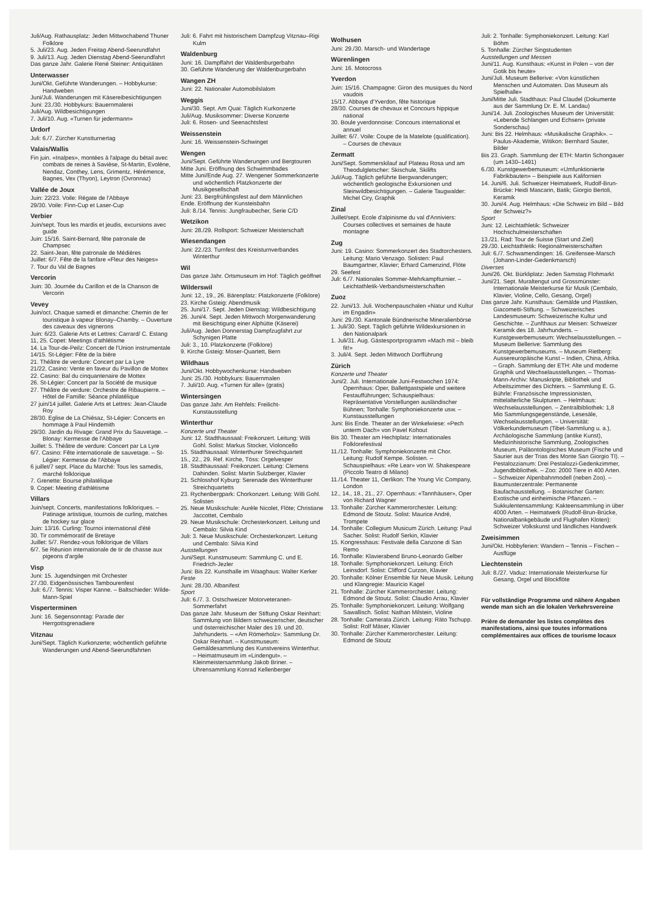Juli/Aug. Rathausplatz: Jeden Mittwochabend Thuner Folklore
5. Juli/23. Aug. Jeden Freitag Abend-Seerundfahrt
9. Juli/13. Aug. Jeden Dienstag Abend-Seerundfahrt
Das ganze Jahr. Galerie René Steiner: Antiquitäten
Unterwasser
Juni/Okt. Geführte Wanderungen. – Hobbykurse: Handweben
Juni/Juli. Wanderungen mit Käsereibesichtigungen
Juni: 23./30. Hobbykurs: Bauernmalerei
Juli/Aug. Wildbesichtigungen
7. Juli/10. Aug. «Turnen für jedermann»
Urdorf
Juli: 6./7. Zürcher Kunstturnertag
Valais/Wallis
Fin juin. «Inalpes», montées à l'alpage du bétail avec combats de reines à Savièse, St-Martin, Evolène, Nendaz, Conthey, Lens, Grimentz, Hérémence, Bagnes, Vex (Thyon), Leytron (Ovronnaz)
Vallée de Joux
Juin: 22/23. Voile: Régate de l'Abbaye
29/30. Voile: Finn-Cup et Laser-Cup
Verbier
Juin/sept. Tous les mardis et jeudis, excursions avec guide
Juin: 15/16. Saint-Bernard, fête patronale de Champsec
22. Saint-Jean, fête patronale de Médières
Juillet: 6/7. Fête de la fanfare «Fleur des Neiges»
7. Tour du Val de Bagnes
Vercorin
Juin: 30. Journée du Carillon et de la Chanson de Vercorin
Vevey
Juin/oct. Chaque samedi et dimanche: Chemin de fer touristique à vapeur Blonay–Chamby. – Ouverture des caveaux des vignerons
Juin: 6/23. Galerie Arts et Lettres: Carrard/ C. Estang
11, 25. Copet: Meetings d'athlétisme
14. La Tour-de-Peilz: Concert de l'Union instrumentale
14/15. St-Légier: Fête de la bière
21. Théâtre de verdure: Concert par La Lyre
21/22. Casino: Vente en faveur du Pavillon de Mottex
22. Casino: Bal du cinquantenaire de Mottex
26. St-Légier: Concert par la Société de musique
27. Théâtre de verdure: Orchestre de Ribaupierre. – Hôtel de Famille: Séance philatélique
27 juin/14 juillet. Galerie Arts et Lettres: Jean-Claude Roy
28/30. Eglise de La Chiésaz, St-Légier: Concerts en hommage à Paul Hindemith
29/30. Jardin du Rivage: Grand Prix du Sauvetage. – Blonay: Kermesse de l'Abbaye
Juillet: 5. Théâtre de verdure: Concert par La Lyre
6/7. Casino: Fête internationale de sauvetage. – St-Légier: Kermesse de l'Abbaye
6 juillet/7 sept. Place du Marché: Tous les samedis, marché folklorique
7. Grenette: Bourse philatélique
9. Copet: Meeting d'athlétisme
Villars
Juin/sept. Concerts, manifestations folkloriques. – Patinage artistique, tournois de curling, matches de hockey sur glace
Juin: 13/16. Curling: Tournoi international d'été
30. Tir commémoratif de Bretaye
Juillet: 5/7. Rendez-vous folklorique de Villars
6/7. 5e Réunion internationale de tir de chasse aux pigeons d'argile
Visp
Juni: 15. Jugendsingen mit Orchester
27./30. Eidgenössisches Tambourenfest
Juli: 6./7. Tennis: Visper Kanne. – Baltschieder: Wilde-Mann-Spiel
Visperterminen
Juni: 16. Segensonntag: Parade der Herrgottsgrenadiere
Vitznau
Juni/Sept. Täglich Kurkonzerte; wöchentlich geführte Wanderungen und Abend-Seerundfahrten
Juli: 6. Fahrt mit historischem Dampfzug Vitznau–Rigi Kulm
Waldenburg
Juni: 16. Dampffahrt der Waldenburgerbahn
30. Geführte Wanderung der Waldenburgerbahn
Wangen ZH
Juni: 22. Nationaler Automobilslalom
Weggis
Juni/30. Sept. Am Quai: Täglich Kurkonzerte
Juli/Aug. Musiksommer: Diverse Konzerte
Juli: 6. Rosen- und Seenachtsfest
Weissenstein
Juni: 16. Weissenstein-Schwinget
Wengen
Juni/Sept. Geführte Wanderungen und Bergtouren
Mitte Juni. Eröffnung des Schwimmbades
Mitte Juni/Ende Aug. 27. Wengener Sommerkonzerte und wöchentlich Platzkonzerte der Musikgesellschaft
Juni: 23. Bergfrühlingsfest auf dem Männlichen
Ende. Eröffnung der Kunsteisbahn
Juli: 8./14. Tennis: Jungfraubecher, Serie C/D
Wetzikon
Juni: 28./29. Rollsport: Schweizer Meisterschaft
Wiesendangen
Juni: 22./23. Turnfest des Kreisturnverbandes Winterthur
Wil
Das ganze Jahr. Ortsmuseum im Hof: Täglich geöffnet
Wilderswil
Juni: 12., 19., 26. Bärenplatz: Platzkonzerte (Folklore)
23. Kirche Gsteig: Abendmusik
25. Juni/17. Sept. Jeden Dienstag: Wildbesichtigung
26. Juni/4. Sept. Jeden Mittwoch Morgenwanderung mit Besichtigung einer Alphütte (Käserei)
Juli/Aug. Jeden Donnerstag Dampfzugfahrt zur Schynigen Platte
Juli: 3., 10. Platzkonzerte (Folklore)
9. Kirche Gsteig: Moser-Quartett, Bern
Wildhaus
Juni/Okt. Hobbywochenkurse: Handweben
Juni: 25./30. Hobbykurs: Bauernmalen
7. Juli/10. Aug. «Turnen für alle» (gratis)
Wintersingen
Das ganze Jahr. Am Rehfels: Freilicht-Kunstausstellung
Winterthur
Konzerte und Theater
Juni: 12. Stadthaussaal: Freikonzert. Leitung: Willi Gohl. Solist: Markus Stocker, Violoncello
15. Stadthaussaal: Winterthurer Streichquartett
15., 22., 29. Ref. Kirche, Töss: Orgelvesper
18. Stadthaussaal: Freikonzert. Leitung: Clemens Dahinden. Solist: Martin Sulzberger, Klavier
21. Schlosshof Kyburg: Serenade des Winterthurer Streichquartetts
23. Rychenbergpark: Chorkonzert. Leitung: Willi Gohl. Solisten
25. Neue Musikschule: Aurèle Nicolet, Flöte; Christiane Jaccottet, Cembalo
29. Neue Musikschule: Orchesterkonzert. Leitung und Cembalo: Silvia Kind
Juli: 3. Neue Musikschule: Orchesterkonzert. Leitung und Cembalo: Silvia Kind
Ausstellungen
Juni/Sept. Kunstmuseum: Sammlung C. und E. Friedrich-Jezler
Juni: Bis 22. Kunsthalle im Waaghaus: Walter Kerker
Feste
Juni: 28./30. Albanifest
Sport
Juli: 6./7. 3. Ostschweizer Motorveteranen-Sommerfahrt
Das ganze Jahr. Museum der Stiftung Oskar Reinhart: Sammlung von Bildern schweizerischer, deutscher und österreichischer Maler des 19. und 20. Jahrhunderts. – «Am Römerholz»: Sammlung Dr. Oskar Reinhart. – Kunstmuseum: Gemäldesammlung des Kunstvereins Winterthur. – Heimatmuseum im «Lindengut». – Kleinmeistersammlung Jakob Briner. – Uhrensammlung Konrad Kellenberger
Wolhusen
Juni: 29./30. Marsch- und Wandertage
Würenlingen
Juni: 16. Motocross
Yverdon
Juin: 15/16. Champagne: Giron des musiques du Nord vaudois
15/17. Abbaye d'Yverdon, fête historique
28/30. Courses de chevaux et Concours hippique national
30. Boule yverdonnoise: Concours international et annuel
Juillet: 6/7. Voile: Coupe de la Matelote (qualification). – Courses de chevaux
Zermatt
Juni/Sept. Sommerskilauf auf Plateau Rosa und am Theodulgletscher: Skischule, Skilifts
Juli/Aug. Täglich geführte Bergwanderungen; wöchentlich geologische Exkursionen und Steinwildbesichtigungen. – Galerie Taugwalder: Michel Ciry, Graphik
Zinal
Juillet/sept. Ecole d'alpinisme du val d'Anniviers: Courses collectives et semaines de haute montagne
Zug
Juni: 19. Casino: Sommerkonzert des Stadtorchesters. Leitung: Mario Venzago. Solisten: Paul Baumgartner, Klavier; Erhard Camenzind, Flöte
29. Seefest
Juli: 6./7. Nationales Sommer-Mehrkampfturnier. – Leichtathletik-Verbandsmeisterschaften
Zuoz
22. Juni/13. Juli. Wochenpauschalen «Natur und Kultur im Engadin»
Juni: 29./30. Kantonale Bündnerische Mineralienbörse
1. Juli/30. Sept. Täglich geführte Wildexkursionen in den Nationalpark
1. Juli/31. Aug. Gästesportprogramm «Mach mit – bleib fit!»
3. Juli/4. Sept. Jeden Mittwoch Dorfführung
Zürich
Konzerte und Theater
Juni/2. Juli. Internationale Juni-Festwochen 1974: Opernhaus: Oper, Ballettgastspiele und weitere Festaufführungen; Schauspielhaus: Repräsentative Vorstellungen ausländischer Bühnen; Tonhalle: Symphoniekonzerte usw. – Kunstausstellungen
Juni: Bis Ende. Theater an der Winkelwiese: «Pech unterm Dach» von Pavel Kohout
Bis 30. Theater am Hechtplatz: Internationales Folklorefestival
11./12. Tonhalle: Symphoniekonzerte mit Chor. Leitung: Rudolf Kempe. Solisten. – Schauspielhaus: «Re Lear» von W. Shakespeare (Piccolo Teatro di Milano)
11./14. Theater 11, Oerlikon: The Young Vic Company, London
12., 14., 18., 21., 27. Opernhaus: «Tannhäuser», Oper von Richard Wagner
13. Tonhalle: Zürcher Kammerorchester. Leitung: Edmond de Stoutz. Solist: Maurice André, Trompete
14. Tonhalle: Collegium Musicum Zürich. Leitung: Paul Sacher. Solist: Rudolf Serkin, Klavier
15. Kongresshaus: Festivale della Canzone di San Remo
16. Tonhalle: Klavierabend Bruno-Leonardo Gelber
18. Tonhalle: Symphoniekonzert. Leitung: Erich Leinsdorf. Solist: Clifford Curzon, Klavier
20. Tonhalle: Kölner Ensemble für Neue Musik. Leitung und Klangregie: Mauricio Kagel
21. Tonhalle: Zürcher Kammerorchester. Leitung: Edmond de Stoutz. Solist: Claudio Arrau, Klavier
25. Tonhalle: Symphoniekonzert. Leitung: Wolfgang Sawallisch. Solist: Nathan Milstein, Violine
28. Tonhalle: Camerata Zürich. Leitung: Räto Tschupp. Solist: Rolf Mäser, Klavier
30. Tonhalle: Zürcher Kammerorchester. Leitung: Edmond de Stoutz
Juli: 2. Tonhalle: Symphoniekonzert. Leitung: Karl Böhm
5. Tonhalle: Zürcher Singstudenten
Ausstellungen und Messen
Juni/11. Aug. Kunsthaus: «Kunst in Polen – von der Gotik bis heute»
Juni/Juli. Museum Bellerive: «Von künstlichen Menschen und Automaten. Das Museum als Spielhalle»
Juni/Mitte Juli. Stadthaus: Paul Claudel (Dokumente aus der Sammlung Dr. E. M. Landau)
Juni/14. Juli. Zoologisches Museum der Universität: «Lebende Schlangen und Echsen» (private Sonderschau)
Juni: Bis 22. Helmhaus: «Musikalische Graphik». – Paulus-Akademie, Witikon: Bernhard Sauter, Bilder
Bis 23. Graph. Sammlung der ETH: Martin Schongauer (um 1430–1491)
6./30. Kunstgewerbemuseum: «Umfunktionierte Fabrikbauten» – Beispiele aus Kalifornien
14. Juni/6. Juli. Schweizer Heimatwerk, Rudolf-Brun-Brücke: Heidi Mascarin, Batik; Giorgio Bertoli, Keramik
30. Juni/4. Aug. Helmhaus: «Die Schweiz im Bild – Bild der Schweiz?»
Sport
Juni: 12. Leichtathletik: Schweizer Hochschulmeisterschaften
13./21. Rad: Tour de Suisse (Start und Ziel)
29./30. Leichtathletik: Regionalmeisterschaften
Juli: 6./7. Schwamendingen: 16. Greifensee-Marsch (Johann-Linder-Gedenkmarsch)
Diverses
Juni/26. Okt. Bürkliplatz: Jeden Samstag Flohmarkt
Juni/21. Sept. Muraltengut und Grossmünster: Internationale Meisterkurse für Musik (Cembalo, Klavier, Violine, Cello, Gesang, Orgel)
Das ganze Jahr. Kunsthaus: Gemälde und Plastiken, Giacometti-Stiftung. – Schweizerisches Landesmuseum: Schweizerische Kultur und Geschichte. – Zunfthaus zur Meisen: Schweizer Keramik des 18. Jahrhunderts. – Kunstgewerbemuseum: Wechselausstellungen. – Museum Bellerive: Sammlung des Kunstgewerbemuseums. – Museum Rietberg: Aussereuropäische Kunst – Indien, China, Afrika. – Graph. Sammlung der ETH: Alte und moderne Graphik und Wechselausstellungen. – Thomas-Mann-Archiv: Manuskripte, Bibliothek und Arbeitszimmer des Dichters. – Sammlung E. G. Bührle: Französische Impressionisten, mittelalterliche Skulpturen. – Helmhaus: Wechselausstellungen. – Zentralbibliothek: 1,8 Mio Sammlungsgegenstände, Lesesäle, Wechselausstellungen. – Universität: Völkerkundemuseum (Tibet-Sammlung u. a.), Archäologische Sammlung (antike Kunst), Medizinhistorische Sammlung, Zoologisches Museum, Paläontologisches Museum (Fische und Saurier aus der Trias des Monte San Giorgio TI). – Pestalozzianum: Drei Pestalozzi-Gedenkzimmer, Jugendbibliothek. – Zoo: 2000 Tiere in 400 Arten. – Schweizer Alpenbahnmodell (neben Zoo). – Baumusterzentrale: Permanente Baufachausstellung. – Botanischer Garten: Exotische und einheimische Pflanzen. – Sukkulentensammlung: Kakteensammlung in über 4000 Arten. – Heimatwerk (Rudolf-Brun-Brücke, Nationalbankgebäude und Flughafen Kloten): Schweizer Volkskunst und ländliches Handwerk
Zweisimmen
Juni/Okt. Hobbyferien: Wandern – Tennis – Fischen – Ausflüge
Liechtenstein
Juli: 8./27. Vaduz: Internationale Meisterkurse für Gesang, Orgel und Blockflöte
Für vollständige Programme und nähere Angaben wende man sich an die lokalen Verkehrsvereine
Prière de demander les listes complètes des manifestations, ainsi que toutes informations complémentaires aux offices de tourisme locaux